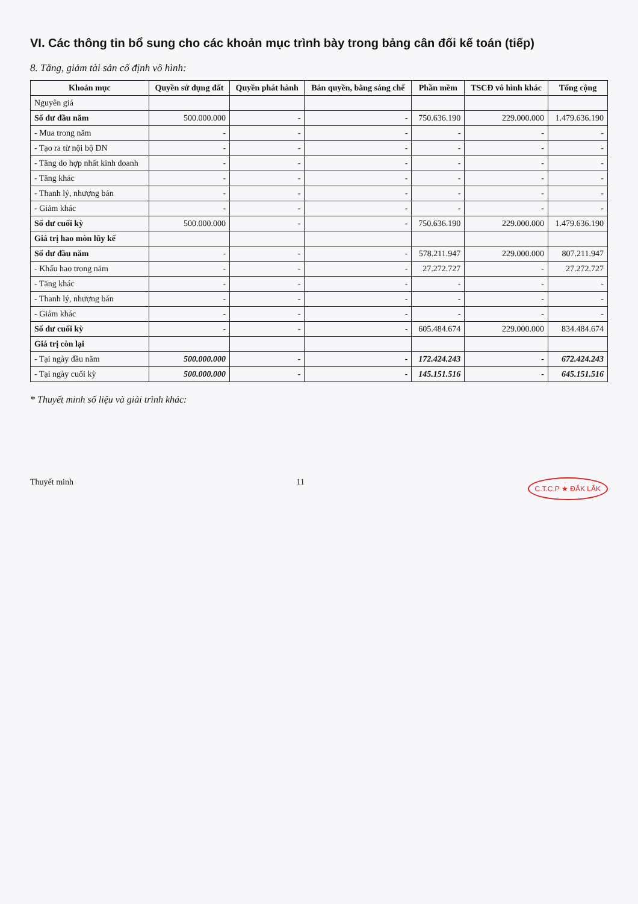VI. Các thông tin bổ sung cho các khoản mục trình bày trong bảng cân đối kế toán (tiếp)
8. Tăng, giảm tài sản cố định vô hình:
| Khoản mục | Quyền sử dụng đất | Quyền phát hành | Bản quyền, bằng sáng chế | Phần mềm | TSCĐ vô hình khác | Tổng cộng |
| --- | --- | --- | --- | --- | --- | --- |
| Nguyên giá | | | | | | |
| Số dư đầu năm | 500.000.000 | - | - | 750.636.190 | 229.000.000 | 1.479.636.190 |
| - Mua trong năm | - | - | - | - | - | - |
| - Tạo ra từ nội bộ DN | - | - | - | - | - | - |
| - Tăng do hợp nhất kinh doanh | - | - | - | - | - | - |
| - Tăng khác | - | - | - | - | - | - |
| - Thanh lý, nhượng bán | - | - | - | - | - | - |
| - Giảm khác | - | - | - | - | - | - |
| Số dư cuối kỳ | 500.000.000 | - | - | 750.636.190 | 229.000.000 | 1.479.636.190 |
| Giá trị hao mòn lũy kế | | | | | | |
| Số dư đầu năm | - | - | - | 578.211.947 | 229.000.000 | 807.211.947 |
| - Khấu hao trong năm | - | - | - | 27.272.727 | - | 27.272.727 |
| - Tăng khác | - | - | - | - | - | - |
| - Thanh lý, nhượng bán | - | - | - | - | - | - |
| - Giảm khác | - | - | - | - | - | - |
| Số dư cuối kỳ | - | - | - | 605.484.674 | 229.000.000 | 834.484.674 |
| Giá trị còn lại | | | | | | |
| - Tại ngày đầu năm | 500.000.000 | - | - | 172.424.243 | - | 672.424.243 |
| - Tại ngày cuối kỳ | 500.000.000 | - | - | 145.151.516 | - | 645.151.516 |
* Thuyết minh số liệu và giải trình khác:
Thuyết minh 11 C.T.C.P ★ ĐẮK LẮK